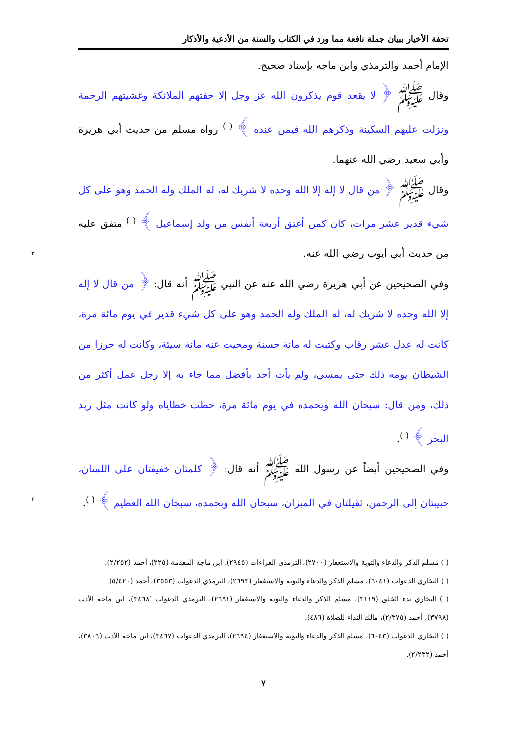تحفة الأخيار ببيان جملة نافعة مما ورد في الكتاب والسنة من الأدعية والأذكار
الإمام أحمد والترمذي وابن ماجه بإسناد صحيح.
وقال ﷺ ﴿ لا يقعد قوم يذكرون الله عز وجل إلا حفتهم الملائكة وغشيتهم الرحمة ونزلت عليهم السكينة وذكرهم الله فيمن عنده ﴾ <sup>( )</sup> رواه مسلم من حديث أبي هريرة وأبي سعيد رضي الله عنهما.
وقال ﷺ ﴿ من قال لا إله إلا الله وحده لا شريك له، له الملك وله الحمد وهو على كل شيء قدير عشر مرات، كان كمن أعتق أربعة أنفس من ولد إسماعيل ﴾ <sup>( )</sup> متفق عليه من حديث أبي أيوب رضي الله عنه. ٢
وفي الصحيحين عن أبي هريرة رضي الله عنه عن النبي ﷺ أنه قال: ﴿ من قال لا إله إلا الله وحده لا شريك له، له الملك وله الحمد وهو على كل شيء قدير في يوم مائة مرة، كانت له عدل عشر رقاب وكتبت له مائة حسنة ومحيت عنه مائة سيئة، وكانت له حرزا من الشيطان يومه ذلك حتى يمسي، ولم يأت أحد بأفضل مما جاء به إلا رجل عمل أكثر من ذلك، ومن قال: سبحان الله وبحمده في يوم مائة مرة، حطت خطاياه ولو كانت مثل زبد البحر ﴾ <sup>( )</sup>.
وفي الصحيحين أيضاً عن رسول الله ﷺ أنه قال: ﴿ كلمتان خفيفتان على اللسان، حبيبتان إلى الرحمن، ثقيلتان في الميزان، سبحان الله وبحمده، سبحان الله العظيم ﴾ <sup>( )</sup>. ٤
( ) مسلم الذكر والدعاء والتوبة والاستغفار (٢٧٠٠)، الترمذي القراءات (٢٩٤٥)، ابن ماجه المقدمة (٢٢٥)، أحمد (٢/٢٥٢).
( ) البخاري الدعوات (٦٠٤١)، مسلم الذكر والدعاء والتوبة والاستغفار (٢٦٩٣)، الترمذي الدعوات (٣٥٥٣)، أحمد (٥/٤٢٠).
( ) البخاري بدء الخلق (٣١١٩)، مسلم الذكر والدعاء والتوبة والاستغفار (٢٦٩١)، الترمذي الدعوات (٣٤٦٨)، ابن ماجه الأدب (٣٧٩٨)، أحمد (٢/٣٧٥)، مالك النداء للصلاة (٤٨٦).
( ) البخاري الدعوات (٦٠٤٣)، مسلم الذكر والدعاء والتوبة والاستغفار (٢٦٩٤)، الترمذي الدعوات (٣٤٦٧)، ابن ماجه الأدب (٣٨٠٦)، أحمد (٢/٢٣٢).
٧